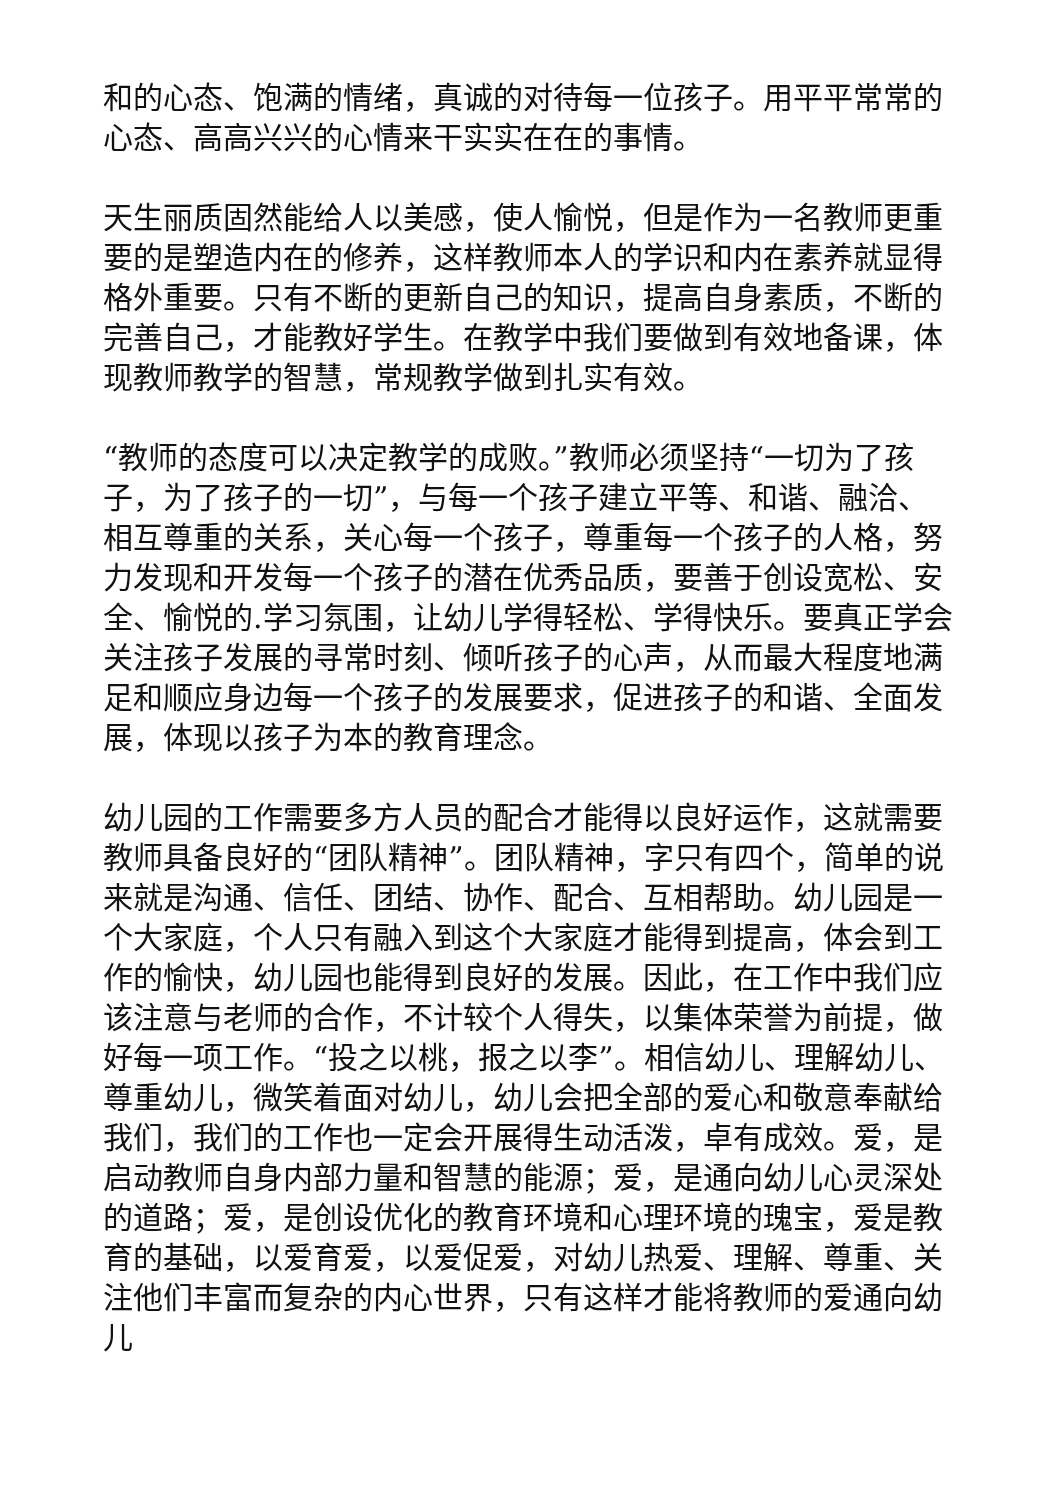和的心态、饱满的情绪，真诚的对待每一位孩子。用平平常常的心态、高高兴兴的心情来干实实在在的事情。
天生丽质固然能给人以美感，使人愉悦，但是作为一名教师更重要的是塑造内在的修养，这样教师本人的学识和内在素养就显得格外重要。只有不断的更新自己的知识，提高自身素质，不断的完善自己，才能教好学生。在教学中我们要做到有效地备课，体现教师教学的智慧，常规教学做到扎实有效。
“教师的态度可以决定教学的成败。”教师必须坚持“一切为了孩子，为了孩子的一切”，与每一个孩子建立平等、和谐、融洽、相互尊重的关系，关心每一个孩子，尊重每一个孩子的人格，努力发现和开发每一个孩子的潜在优秀品质，要善于创设宽松、安全、愉悦的.学习氛围，让幼儿学得轻松、学得快乐。要真正学会关注孩子发展的寻常时刻、倾听孩子的心声，从而最大程度地满足和顺应身边每一个孩子的发展要求，促进孩子的和谐、全面发展，体现以孩子为本的教育理念。
幼儿园的工作需要多方人员的配合才能得以良好运作，这就需要教师具备良好的“团队精神”。团队精神，字只有四个，简单的说来就是沟通、信任、团结、协作、配合、互相帮助。幼儿园是一个大家庭，个人只有融入到这个大家庭才能得到提高，体会到工作的愉快，幼儿园也能得到良好的发展。因此，在工作中我们应该注意与老师的合作，不计较个人得失，以集体荣誉为前提，做好每一项工作。“投之以桃，报之以李”。相信幼儿、理解幼儿、尊重幼儿，微笑着面对幼儿，幼儿会把全部的爱心和敬意奉献给我们，我们的工作也一定会开展得生动活泼，卓有成效。爱，是启动教师自身内部力量和智慧的能源；爱，是通向幼儿心灵深处的道路；爱，是创设优化的教育环境和心理环境的瑰宝，爱是教育的基础，以爱育爱，以爱促爱，对幼儿热爱、理解、尊重、关注他们丰富而复杂的内心世界，只有这样才能将教师的爱通向幼儿